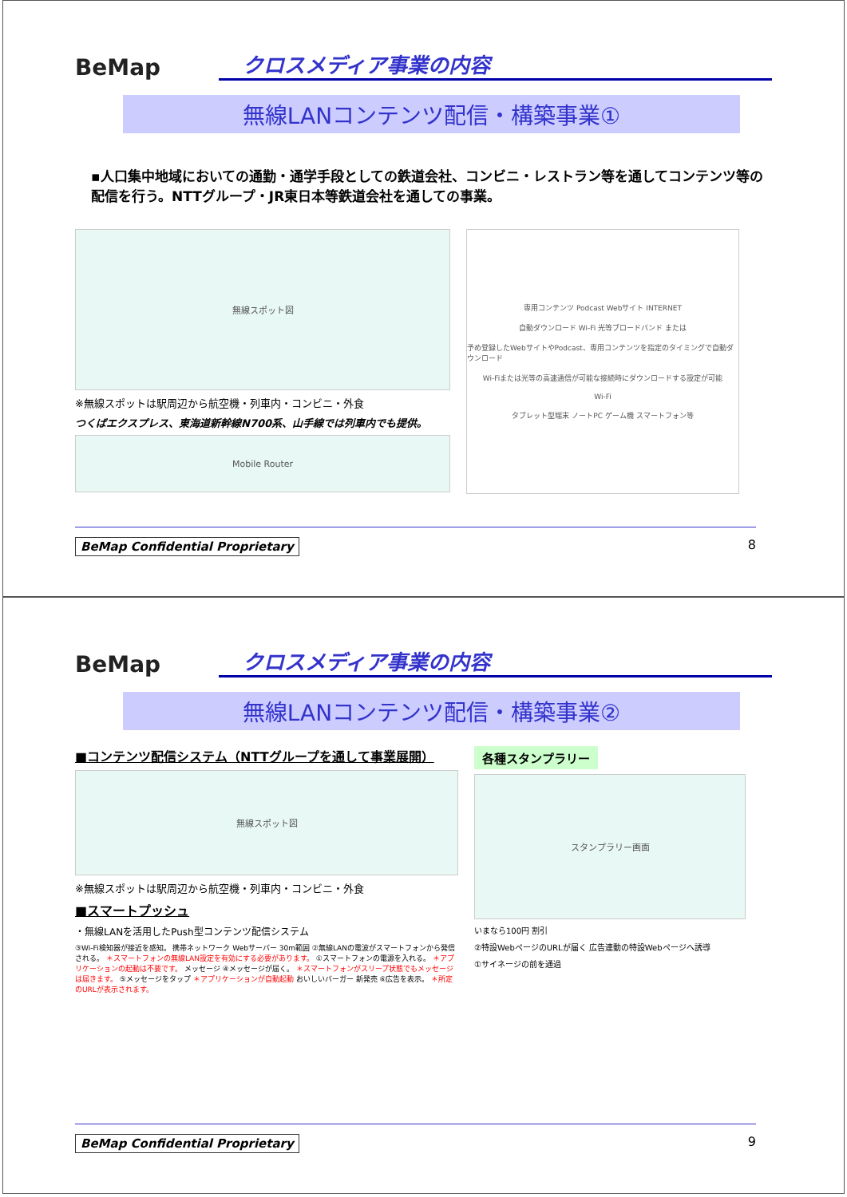BeMap
クロスメディア事業の内容
無線LANコンテンツ配信・構築事業①
▪人口集中地域においての通勤・通学手段としての鉄道会社、コンビニ・レストラン等を通してコンテンツ等の配信を行う。NTTグループ・JR東日本等鉄道会社を通しての事業。
無線スポット図
※無線スポットは駅周辺から航空機・列車内・コンビニ・外食
つくばエクスプレス、東海道新幹線N700系、山手線では列車内でも提供。
Mobile Router
専用コンテンツ Podcast Webサイト INTERNET
自動ダウンロード Wi-Fi 光等ブロードバンド または
予め登録したWebサイトやPodcast、専用コンテンツを指定のタイミングで自動ダウンロード
Wi-Fiまたは光等の高速通信が可能な接続時にダウンロードする設定が可能
Wi-Fi
タブレット型端末 ノートPC ゲーム機 スマートフォン等
BeMap Confidential Proprietary 8
BeMap
クロスメディア事業の内容
無線LANコンテンツ配信・構築事業②
■コンテンツ配信システム（NTTグループを通して事業展開）
無線スポット図
※無線スポットは駅周辺から航空機・列車内・コンビニ・外食
■スマートプッシュ
・無線LANを活用したPush型コンテンツ配信システム
③Wi-Fi検知器が接近を感知。 携帯ネットワーク Webサーバー 30m範囲 ②無線LANの電波がスマートフォンから発信される。 ＊スマートフォンの無線LAN設定を有効にする必要があります。 ①スマートフォンの電源を入れる。 ＊アプリケーションの起動は不要です。 メッセージ ④メッセージが届く。 ＊スマートフォンがスリープ状態でもメッセージは届きます。 ⑤メッセージをタップ ＊アプリケーションが自動起動 おいしいバーガー 新発売 ⑥広告を表示。 ＊所定のURLが表示されます。
各種スタンプラリー
スタンプラリー画面
いまなら100円 割引
②特設WebページのURLが届く 広告連動の特設Webページへ誘導
①サイネージの前を通過
BeMap Confidential Proprietary 9